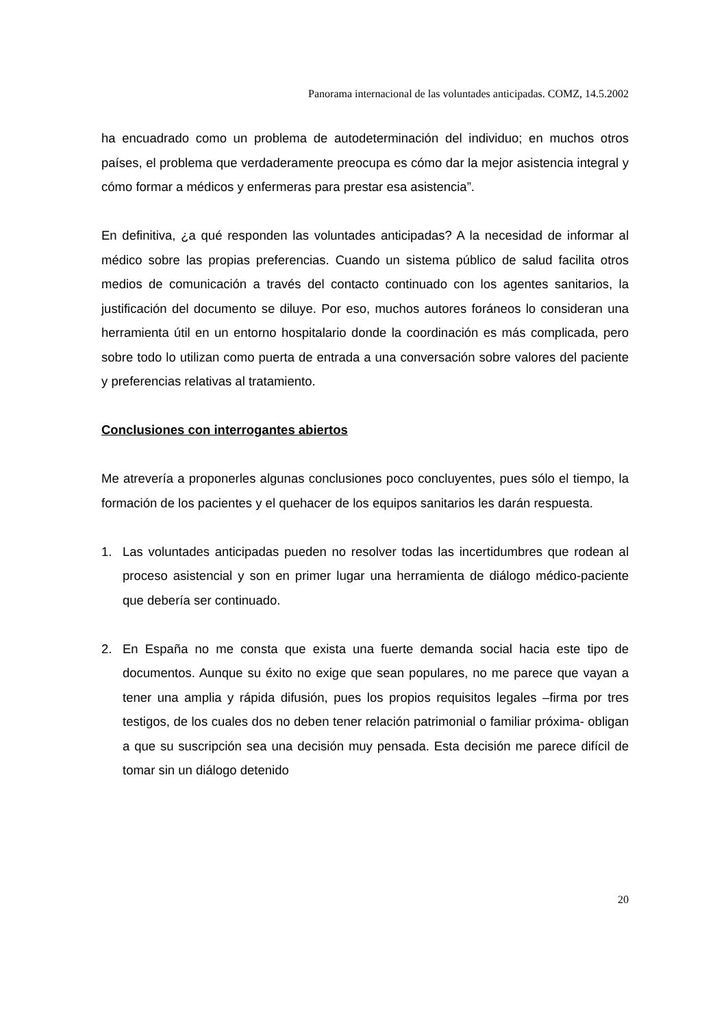Panorama internacional de las voluntades anticipadas. COMZ, 14.5.2002
ha encuadrado como un problema de autodeterminación del individuo; en muchos otros países, el problema que verdaderamente preocupa es cómo dar la mejor asistencia integral y cómo formar a médicos y enfermeras para prestar esa asistencia”.
En definitiva, ¿a qué responden las voluntades anticipadas? A la necesidad de informar al médico sobre las propias preferencias. Cuando un sistema público de salud facilita otros medios de comunicación a través del contacto continuado con los agentes sanitarios, la justificación del documento se diluye. Por eso, muchos autores foráneos lo consideran una herramienta útil en un entorno hospitalario donde la coordinación es más complicada, pero sobre todo lo utilizan como puerta de entrada a una conversación sobre valores del paciente y preferencias relativas al tratamiento.
Conclusiones con interrogantes abiertos
Me atrevería a proponerles algunas conclusiones poco concluyentes, pues sólo el tiempo, la formación de los pacientes y el quehacer de los equipos sanitarios les darán respuesta.
1. Las voluntades anticipadas pueden no resolver todas las incertidumbres que rodean al proceso asistencial y son en primer lugar una herramienta de diálogo médico-paciente que debería ser continuado.
2. En España no me consta que exista una fuerte demanda social hacia este tipo de documentos. Aunque su éxito no exige que sean populares, no me parece que vayan a tener una amplia y rápida difusión, pues los propios requisitos legales –firma por tres testigos, de los cuales dos no deben tener relación patrimonial o familiar próxima- obligan a que su suscripción sea una decisión muy pensada. Esta decisión me parece difícil de tomar sin un diálogo detenido
20